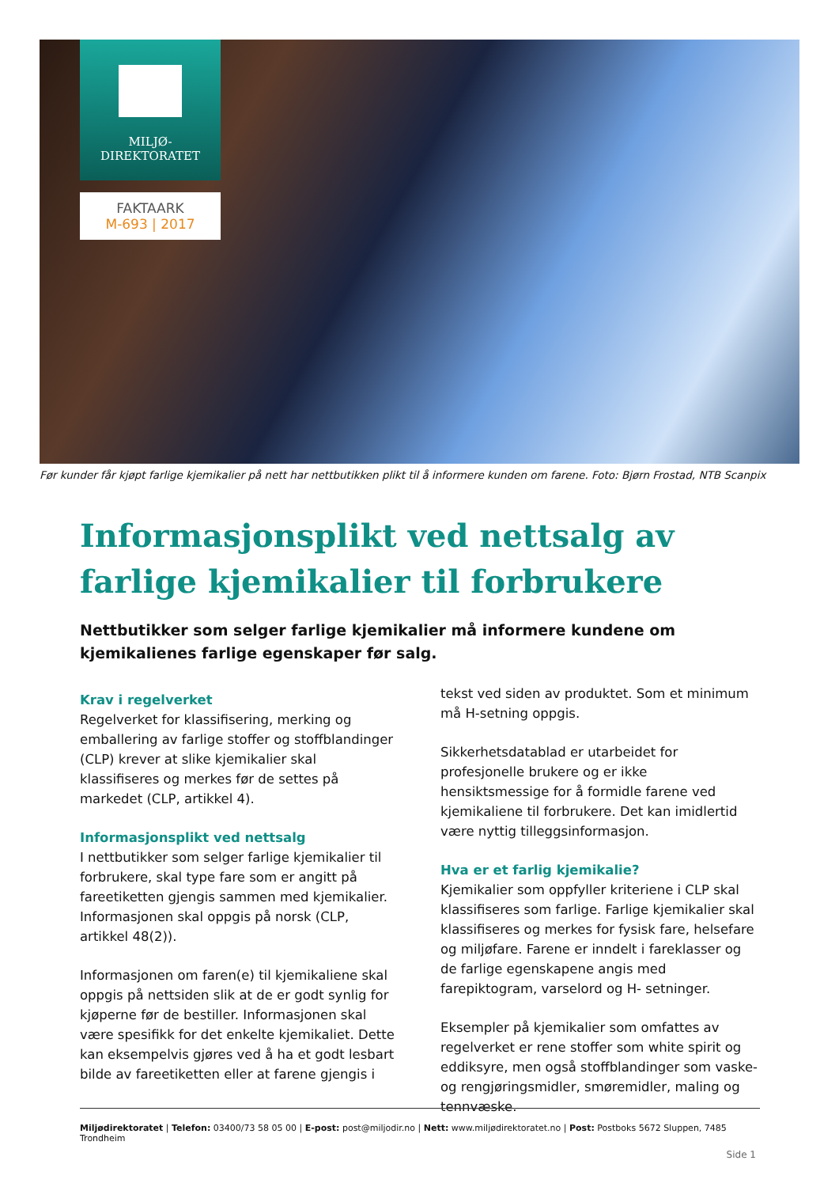MILJØ-
DIREKTORATET
FAKTAARK
M-693 | 2017
Før kunder får kjøpt farlige kjemikalier på nett har nettbutikken plikt til å informere kunden om farene. Foto: Bjørn Frostad, NTB Scanpix
Informasjonsplikt ved nettsalg av farlige kjemikalier til forbrukere
Nettbutikker som selger farlige kjemikalier må informere kundene om kjemikalienes farlige egenskaper før salg.
Krav i regelverket
Regelverket for klassifisering, merking og emballering av farlige stoffer og stoffblandinger (CLP) krever at slike kjemikalier skal klassifiseres og merkes før de settes på markedet (CLP, artikkel 4).
Informasjonsplikt ved nettsalg
I nettbutikker som selger farlige kjemikalier til forbrukere, skal type fare som er angitt på fareetiketten gjengis sammen med kjemikalier. Informasjonen skal oppgis på norsk (CLP, artikkel 48(2)).
Informasjonen om faren(e) til kjemikaliene skal oppgis på nettsiden slik at de er godt synlig for kjøperne før de bestiller. Informasjonen skal være spesifikk for det enkelte kjemikaliet. Dette kan eksempelvis gjøres ved å ha et godt lesbart bilde av fareetiketten eller at farene gjengis i tekst ved siden av produktet. Som et minimum må H-setning oppgis.
Sikkerhetsdatablad er utarbeidet for profesjonelle brukere og er ikke hensiktsmessige for å formidle farene ved kjemikaliene til forbrukere. Det kan imidlertid være nyttig tilleggsinformasjon.
Hva er et farlig kjemikalie?
Kjemikalier som oppfyller kriteriene i CLP skal klassifiseres som farlige. Farlige kjemikalier skal klassifiseres og merkes for fysisk fare, helsefare og miljøfare. Farene er inndelt i fareklasser og de farlige egenskapene angis med farepiktogram, varselord og H- setninger.
Eksempler på kjemikalier som omfattes av regelverket er rene stoffer som white spirit og eddiksyre, men også stoffblandinger som vaske- og rengjøringsmidler, smøremidler, maling og tennvæske.
Miljødirektoratet | Telefon: 03400/73 58 05 00 | E-post: post@miljodir.no | Nett: www.miljødirektoratet.no | Post: Postboks 5672 Sluppen, 7485 Trondheim
Side 1